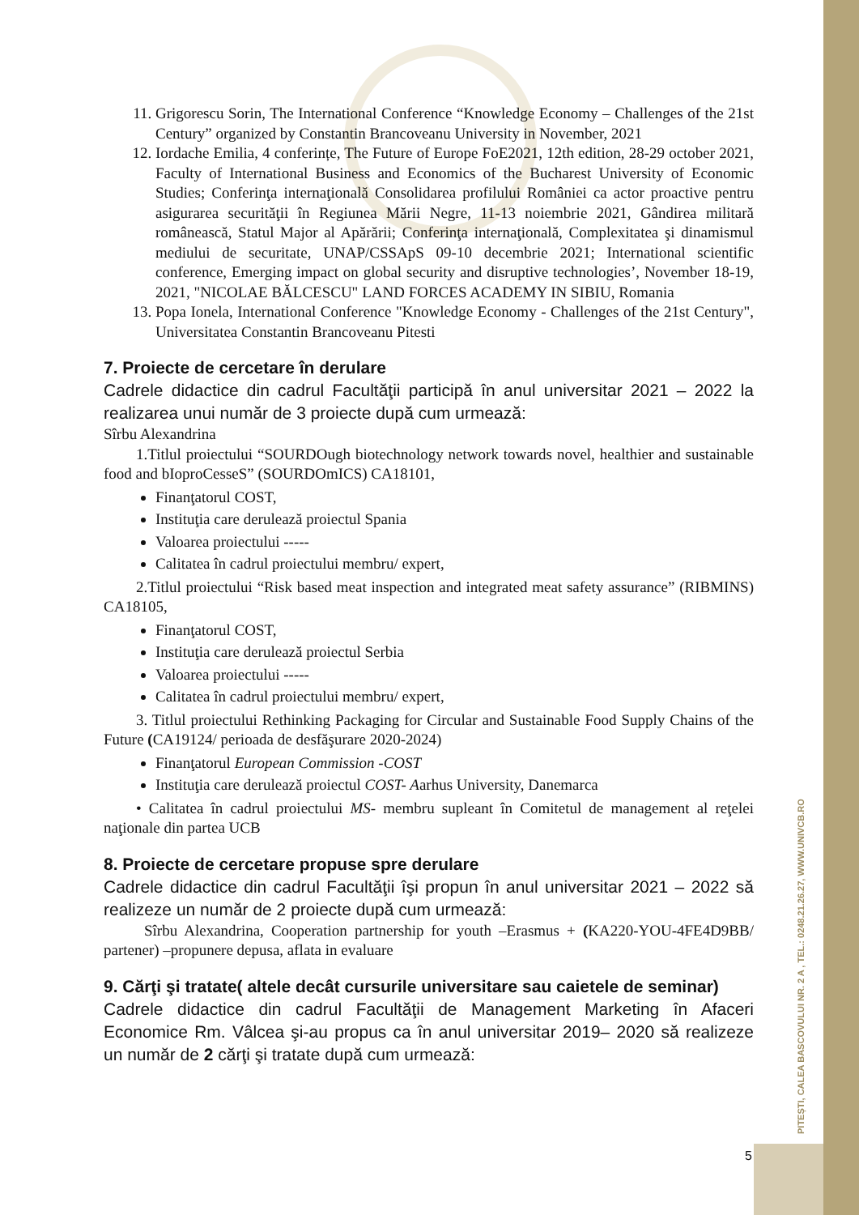PITEȘTI, CALEA BASCOVULUI NR. 2 A , TEL.: 0248.21.26.27, WWW.UNIVCB.RO
11. Grigorescu Sorin, The International Conference “Knowledge Economy – Challenges of the 21st Century” organized by Constantin Brancoveanu University in November, 2021
12. Iordache Emilia, 4 conferințe, The Future of Europe FoE2021, 12th edition, 28-29 october 2021, Faculty of International Business and Economics of the Bucharest University of Economic Studies; Conferinţa internaţională Consolidarea profilului României ca actor proactive pentru asigurarea securităţii în Regiunea Mării Negre, 11-13 noiembrie 2021, Gândirea militară românească, Statul Major al Apărării; Conferinţa internaţională, Complexitatea şi dinamismul mediului de securitate, UNAP/CSSApS 09-10 decembrie 2021; International scientific conference, Emerging impact on global security and disruptive technologies’, November 18-19, 2021, "NICOLAE BĂLCESCU" LAND FORCES ACADEMY IN SIBIU, Romania
13. Popa Ionela, International Conference "Knowledge Economy - Challenges of the 21st Century", Universitatea Constantin Brancoveanu Pitesti
7. Proiecte de cercetare în derulare
Cadrele didactice din cadrul Facultăţii participă în anul universitar 2021 – 2022 la realizarea unui număr de 3 proiecte după cum urmează:
Sîrbu Alexandrina
1.Titlul proiectului “SOURDOugh biotechnology network towards novel, healthier and sustainable food and bIoproCesseS” (SOURDOmICS) CA18101,
Finanţatorul COST,
Instituţia care derulează proiectul Spania
Valoarea proiectului -----
Calitatea în cadrul proiectului membru/ expert,
2.Titlul proiectului “Risk based meat inspection and integrated meat safety assurance” (RIBMINS) CA18105,
Finanţatorul COST,
Instituţia care derulează proiectul Serbia
Valoarea proiectului -----
Calitatea în cadrul proiectului membru/ expert,
3. Titlul proiectului Rethinking Packaging for Circular and Sustainable Food Supply Chains of the Future (CA19124/ perioada de desfăşurare 2020-2024)
Finanţatorul European Commission -COST
Instituţia care derulează proiectul COST- Aarhus University, Danemarca
• Calitatea în cadrul proiectului MS- membru supleant în Comitetul de management al reţelei naţionale din partea UCB
8. Proiecte de cercetare propuse spre derulare
Cadrele didactice din cadrul Facultăţii îşi propun în anul universitar 2021 – 2022 să realizeze un număr de 2 proiecte după cum urmează:
Sîrbu Alexandrina, Cooperation partnership for youth –Erasmus + (KA220-YOU-4FE4D9BB/ partener) –propunere depusa, aflata in evaluare
9. Cărţi şi tratate( altele decât cursurile universitare sau caietele de seminar)
Cadrele didactice din cadrul Facultăţii de Management Marketing în Afaceri Economice Rm. Vâlcea şi-au propus ca în anul universitar 2019– 2020 să realizeze un număr de 2 cărţi şi tratate după cum urmează:
5